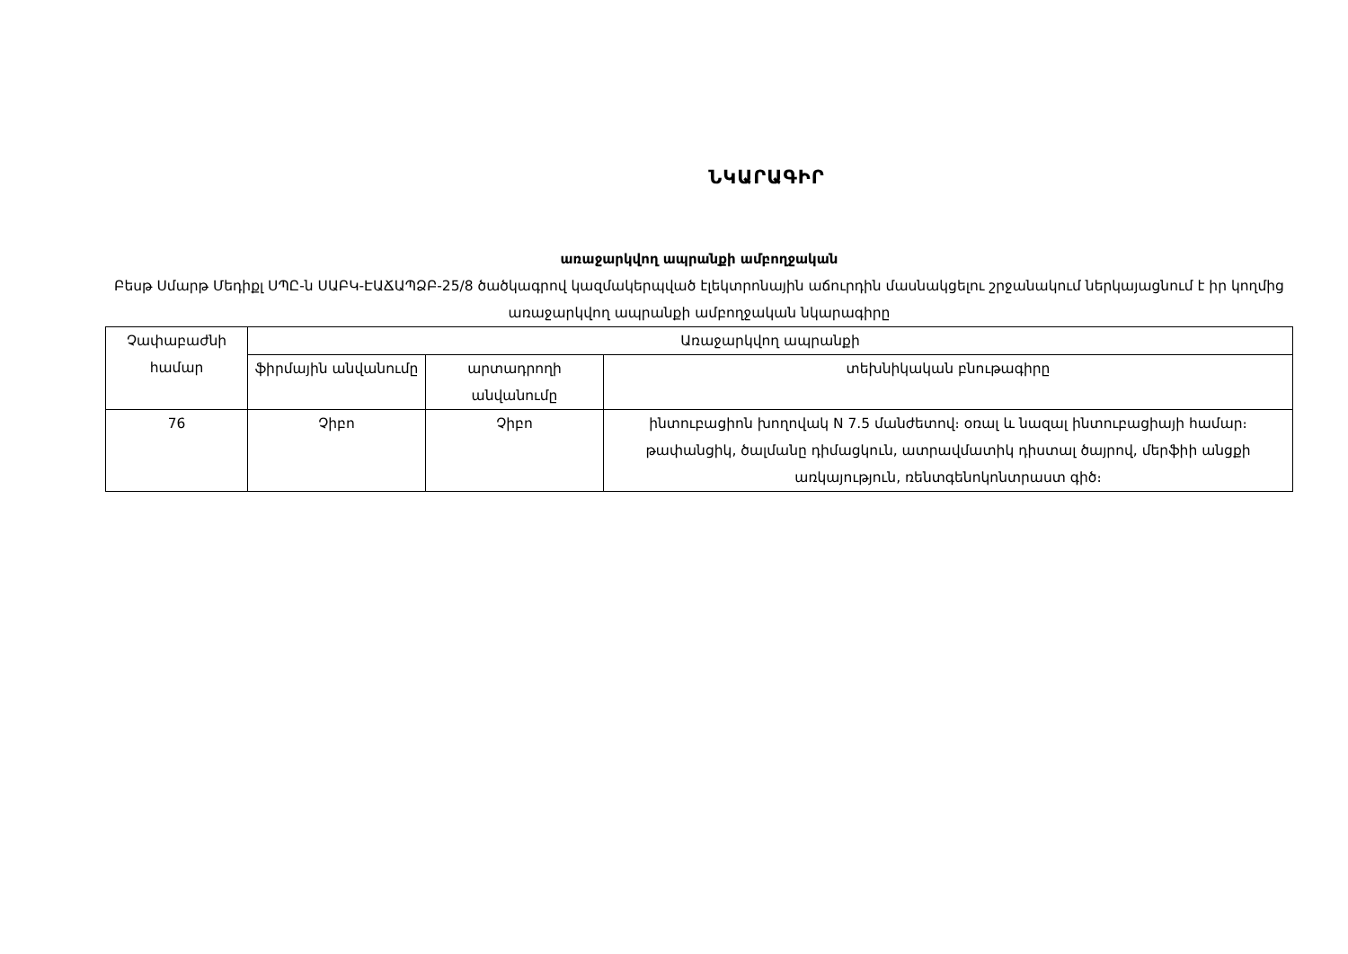ՆԿԱՐԱԳԻՐ
առաջարկվող ապրանքի ամբողջական
Բեսթ Սմարթ Մեդիքլ ՍՊԸ-ն ՍԱԲԿ-ԷԱՃԱՊՁԲ-25/8 ծածկագրով կազմակերպված էլեկտրոնային աճուրդին մասնակցելու շրջանակում ներկայացնում է իր կողմից առաջարկվող ապրանքի ամբողջական նկարագիրը
| Չափաբաժնի համար | Առաջարկվող ապրանքի | | |
| --- | --- | --- | --- |
| | ֆիրմային անվանումը | արտադրողի անվանումը | տեխնիկական բնութագիրը |
| 76 | Չիբո | Չիբո | ինտուբացիոն խողովակ N 7.5 մանժետով։ օռալ և նազալ ինտուբացիայի համար։ թափանցիկ, ծալմանը դիմացկուն, ատրավմատիկ դիստալ ծայրով, մերֆիի անցքի առկայություն, ռենտգենոկոնտրաստ գիծ։ |